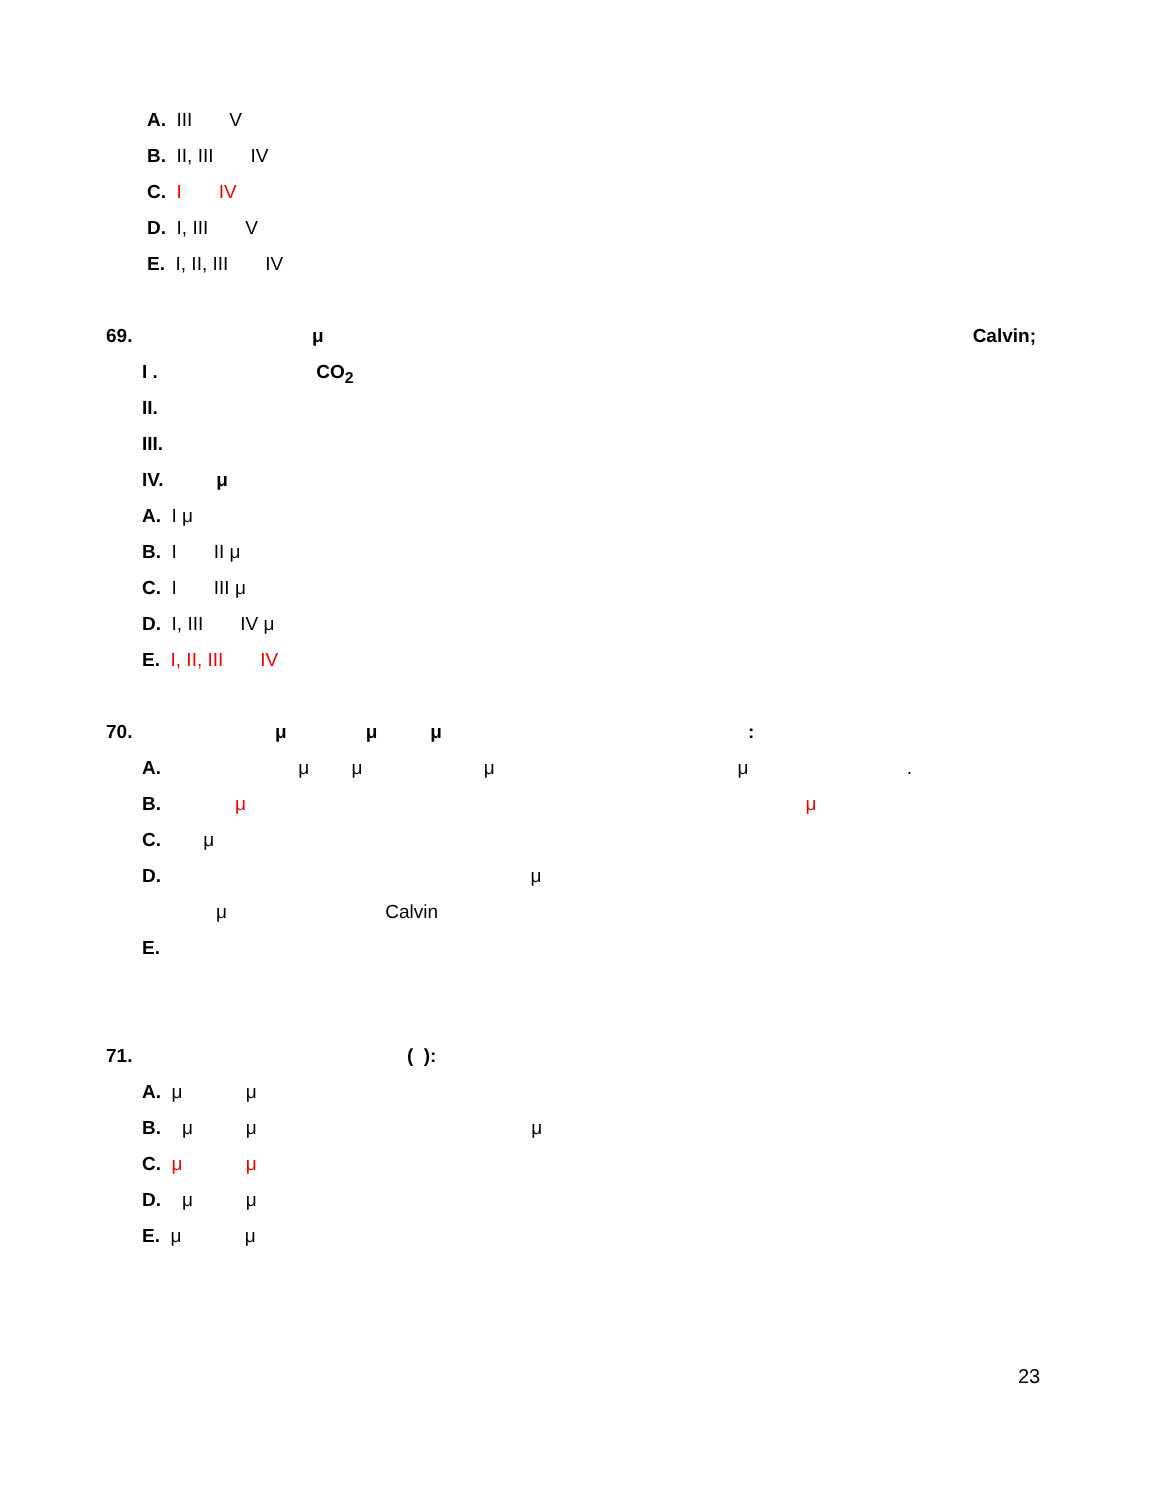A. III V
B. II, III IV
C. I IV
D. I, III V
E. I, II, III IV
69. μ Calvin;
I . CO<sub>2</sub>
II.
III.
IV. μ
A. I μ
B. I II μ
C. I III μ
D. I, III IV μ
E. I, II, III IV
70. μ μ μ :
A. μ μ μ μ .
B. μ μ
C. μ
D. μ
μ Calvin
E.
71. ( ):
A. μ μ
B. μ μ μ
C. μ μ
D. μ μ
E. μ μ
23